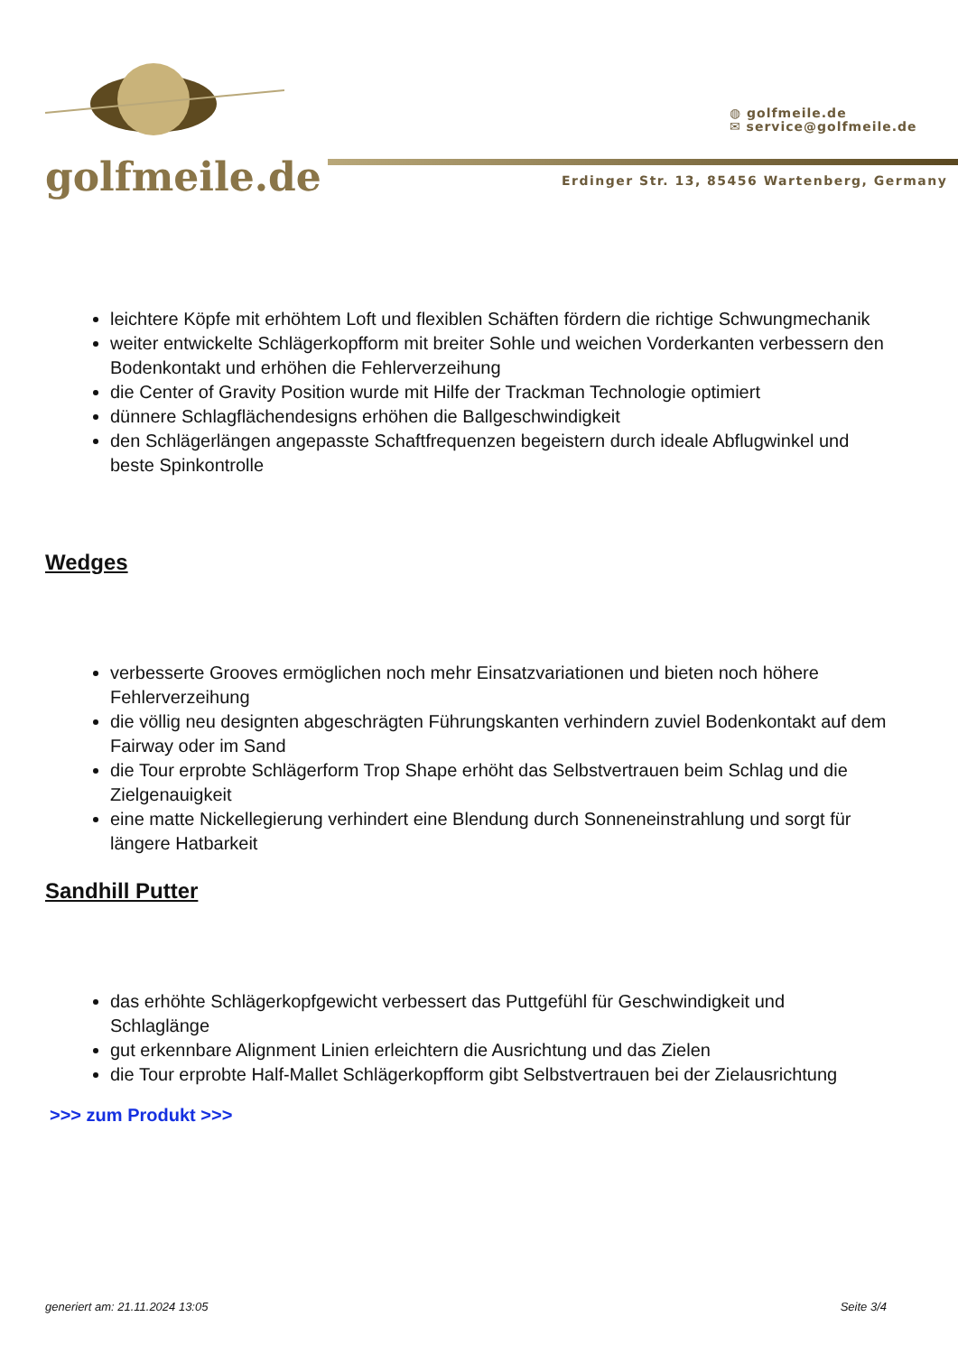golfmeile.de
◍ golfmeile.de
✉ service@golfmeile.de
Erdinger Str. 13, 85456 Wartenberg, Germany
leichtere Köpfe mit erhöhtem Loft und flexiblen Schäften fördern die richtige Schwungmechanik
weiter entwickelte Schlägerkopfform mit breiter Sohle und weichen Vorderkanten verbessern den Bodenkontakt und erhöhen die Fehlerverzeihung
die Center of Gravity Position wurde mit Hilfe der Trackman Technologie optimiert
dünnere Schlagflächendesigns erhöhen die Ballgeschwindigkeit
den Schlägerlängen angepasste Schaftfrequenzen begeistern durch ideale Abflugwinkel und beste Spinkontrolle
Wedges
verbesserte Grooves ermöglichen noch mehr Einsatzvariationen und bieten noch höhere Fehlerverzeihung
die völlig neu designten abgeschrägten Führungskanten verhindern zuviel Bodenkontakt auf dem Fairway oder im Sand
die Tour erprobte Schlägerform Trop Shape erhöht das Selbstvertrauen beim Schlag und die Zielgenauigkeit
eine matte Nickellegierung verhindert eine Blendung durch Sonneneinstrahlung und sorgt für längere Hatbarkeit
Sandhill Putter
das erhöhte Schlägerkopfgewicht verbessert das Puttgefühl für Geschwindigkeit und Schlaglänge
gut erkennbare Alignment Linien erleichtern die Ausrichtung und das Zielen
die Tour erprobte Half-Mallet Schlägerkopfform gibt Selbstvertrauen bei der Zielausrichtung
>>> zum Produkt >>>
generiert am: 21.11.2024 13:05 Seite 3/4